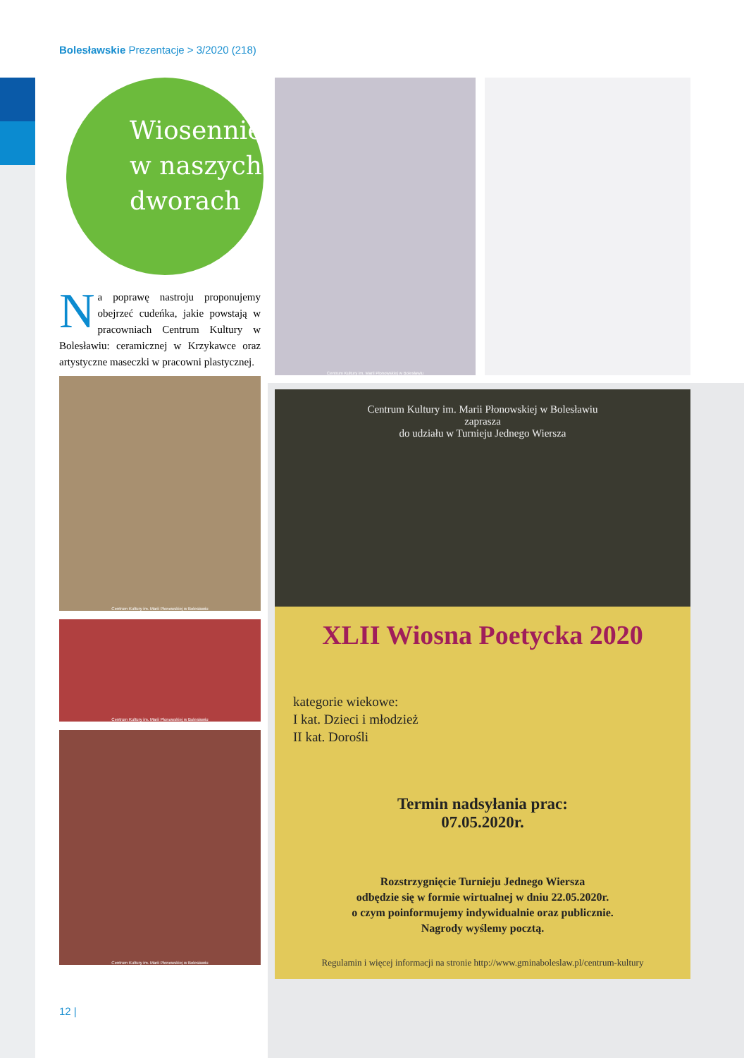Bolesławskie Prezentacje > 3/2020 (218)
Wiosennie w naszych dworach
Na poprawę nastroju proponujemy obejrzeć cudeńka, jakie powstają w pracowniach Centrum Kultury w Bolesławiu: ceramicznej w Krzykawce oraz artystyczne maseczki w pracowni plastycznej.
Centrum Kultury im. Marii Płonowskiej w Bolesławiu
Centrum Kultury im. Marii Płonowskiej w Bolesławiu
Centrum Kultury im. Marii Płonowskiej w Bolesławiu
Centrum Kultury im. Marii Płonowskiej w Bolesławiu
Centrum Kultury im. Marii Płonowskiej w Bolesławiu
zaprasza
do udziału w Turnieju Jednego Wiersza
XLII Wiosna Poetycka 2020
kategorie wiekowe:
I kat. Dzieci i młodzież
II kat. Dorośli
Termin nadsyłania prac:
07.05.2020r.
Rozstrzygnięcie Turnieju Jednego Wiersza
odbędzie się w formie wirtualnej w dniu 22.05.2020r.
o czym poinformujemy indywidualnie oraz publicznie.
Nagrody wyślemy pocztą.
Regulamin i więcej informacji na stronie http://www.gminaboleslaw.pl/centrum-kultury
12 |